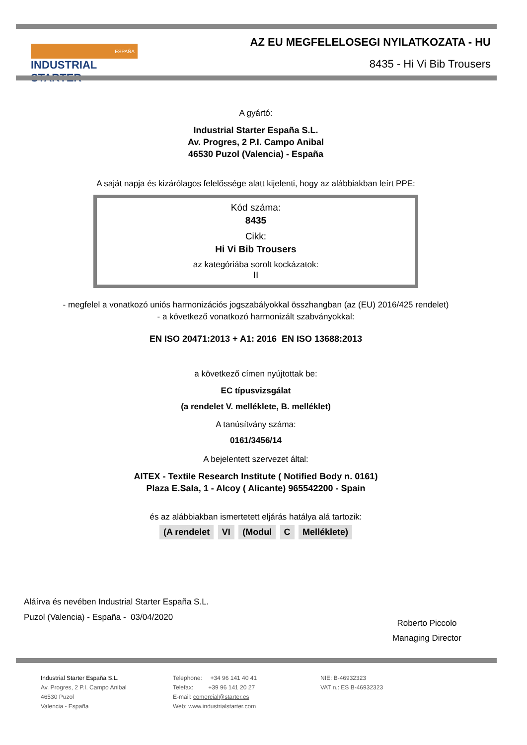ESPAÑA
INDUSTRIAL STARTER
AZ EU MEGFELELOSEGI NYILATKOZATA - HU
8435 - Hi Vi Bib Trousers
A gyártó:
Industrial Starter España S.L.
Av. Progres, 2 P.I. Campo Anibal
46530 Puzol (Valencia) - España
A saját napja és kizárólagos felelőssége alatt kijelenti, hogy az alábbiakban leírt PPE:
Kód száma:
8435
Cikk:
Hi Vi Bib Trousers
az kategóriába sorolt kockázatok:
II
- megfelel a vonatkozó uniós harmonizációs jogszabályokkal összhangban (az (EU) 2016/425 rendelet)
- a következő vonatkozó harmonizált szabványokkal:
EN ISO 20471:2013 + A1: 2016 EN ISO 13688:2013
a következő címen nyújtottak be:
EC típusvizsgálat
(a rendelet V. melléklete, B. melléklet)
A tanúsítvány száma:
0161/3456/14
A bejelentett szervezet által:
AITEX - Textile Research Institute ( Notified Body n. 0161)
Plaza E.Sala, 1 - Alcoy ( Alicante) 965542200 - Spain
és az alábbiakban ismertetett eljárás hatálya alá tartozik:
(A rendelet VI (Modul C Melléklete)
Aláírva és nevében Industrial Starter España S.L.
Puzol (Valencia) - España - 03/04/2020
Roberto Piccolo
Managing Director
Industrial Starter España S.L.
Av. Progres, 2 P.I. Campo Anibal
46530 Puzol
Valencia - España
Telephone: +34 96 141 40 41
Telefax: +39 96 141 20 27
E-mail: comercial@starter.es
Web: www.industrialstarter.com
NIE: B-46932323
VAT n.: ES B-46932323